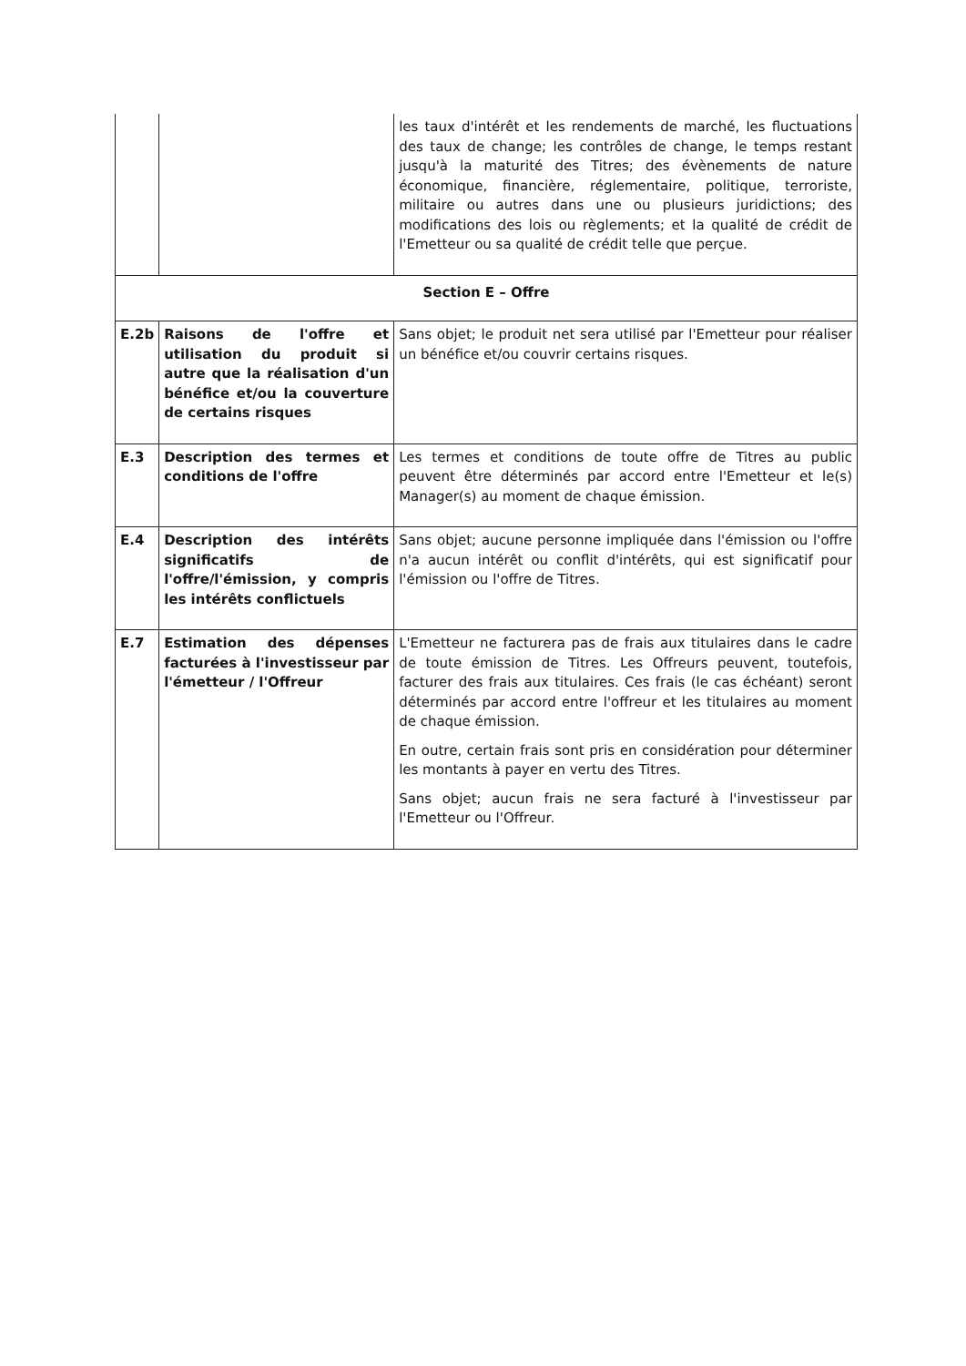| | | les taux d'intérêt et les rendements de marché, les fluctuations des taux de change; les contrôles de change, le temps restant jusqu'à la maturité des Titres; des évènements de nature économique, financière, réglementaire, politique, terroriste, militaire ou autres dans une ou plusieurs juridictions; des modifications des lois ou règlements; et la qualité de crédit de l'Emetteur ou sa qualité de crédit telle que perçue. |
| Section E – Offre | | |
| E.2b | Raisons de l'offre et utilisation du produit si autre que la réalisation d'un bénéfice et/ou la couverture de certains risques | Sans objet; le produit net sera utilisé par l'Emetteur pour réaliser un bénéfice et/ou couvrir certains risques. |
| E.3 | Description des termes et conditions de l'offre | Les termes et conditions de toute offre de Titres au public peuvent être déterminés par accord entre l'Emetteur et le(s) Manager(s) au moment de chaque émission. |
| E.4 | Description des intérêts significatifs de l'offre/l'émission, y compris les intérêts conflictuels | Sans objet; aucune personne impliquée dans l'émission ou l'offre n'a aucun intérêt ou conflit d'intérêts, qui est significatif pour l'émission ou l'offre de Titres. |
| E.7 | Estimation des dépenses facturées à l'investisseur par l'émetteur / l'Offreur | L'Emetteur ne facturera pas de frais aux titulaires dans le cadre de toute émission de Titres. Les Offreurs peuvent, toutefois, facturer des frais aux titulaires. Ces frais (le cas échéant) seront déterminés par accord entre l'offreur et les titulaires au moment de chaque émission. En outre, certain frais sont pris en considération pour déterminer les montants à payer en vertu des Titres. Sans objet; aucun frais ne sera facturé à l'investisseur par l'Emetteur ou l'Offreur. |